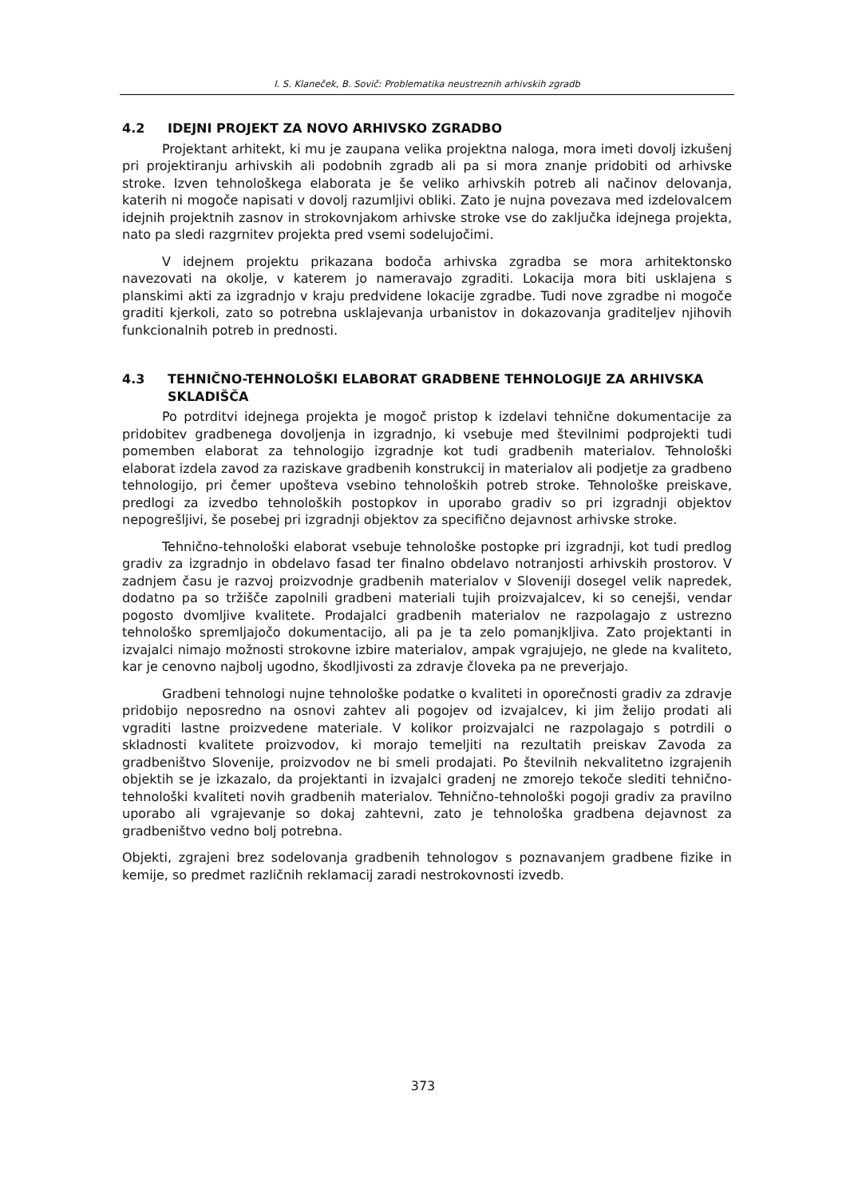I. S. Klaneček, B. Sovič: Problematika neustreznih arhivskih zgradb
4.2 IDEJNI PROJEKT ZA NOVO ARHIVSKO ZGRADBO
Projektant arhitekt, ki mu je zaupana velika projektna naloga, mora imeti dovolj izkušenj pri projektiranju arhivskih ali podobnih zgradb ali pa si mora znanje pridobiti od arhivske stroke. Izven tehnološkega elaborata je še veliko arhivskih potreb ali načinov delovanja, katerih ni mogoče napisati v dovolj razumljivi obliki. Zato je nujna povezava med izdelovalcem idejnih projektnih zasnov in strokovnjakom arhivske stroke vse do zaključka idejnega projekta, nato pa sledi razgrnitev projekta pred vsemi sodelujočimi.
V idejnem projektu prikazana bodoča arhivska zgradba se mora arhitektonsko navezovati na okolje, v katerem jo nameravajo zgraditi. Lokacija mora biti usklajena s planskimi akti za izgradnjo v kraju predvidene lokacije zgradbe. Tudi nove zgradbe ni mogoče graditi kjerkoli, zato so potrebna usklajevanja urbanistov in dokazovanja graditeljev njihovih funkcionalnih potreb in prednosti.
4.3 TEHNIČNO-TEHNOLOŠKI ELABORAT GRADBENE TEHNOLOGIJE ZA ARHIVSKA SKLADIŠČA
Po potrditvi idejnega projekta je mogoč pristop k izdelavi tehnične dokumentacije za pridobitev gradbenega dovoljenja in izgradnjo, ki vsebuje med številnimi podprojekti tudi pomemben elaborat za tehnologijo izgradnje kot tudi gradbenih materialov. Tehnološki elaborat izdela zavod za raziskave gradbenih konstrukcij in materialov ali podjetje za gradbeno tehnologijo, pri čemer upošteva vsebino tehnoloških potreb stroke. Tehnološke preiskave, predlogi za izvedbo tehnoloških postopkov in uporabo gradiv so pri izgradnji objektov nepogrešljivi, še posebej pri izgradnji objektov za specifično dejavnost arhivske stroke.
Tehnično-tehnološki elaborat vsebuje tehnološke postopke pri izgradnji, kot tudi predlog gradiv za izgradnjo in obdelavo fasad ter finalno obdelavo notranjosti arhivskih prostorov. V zadnjem času je razvoj proizvodnje gradbenih materialov v Sloveniji dosegel velik napredek, dodatno pa so tržišče zapolnili gradbeni materiali tujih proizvajalcev, ki so cenejši, vendar pogosto dvomljive kvalitete. Prodajalci gradbenih materialov ne razpolagajo z ustrezno tehnološko spremljajočo dokumentacijo, ali pa je ta zelo pomanjkljiva. Zato projektanti in izvajalci nimajo možnosti strokovne izbire materialov, ampak vgrajujejo, ne glede na kvaliteto, kar je cenovno najbolj ugodno, škodljivosti za zdravje človeka pa ne preverjajo.
Gradbeni tehnologi nujne tehnološke podatke o kvaliteti in oporečnosti gradiv za zdravje pridobijo neposredno na osnovi zahtev ali pogojev od izvajalcev, ki jim želijo prodati ali vgraditi lastne proizvedene materiale. V kolikor proizvajalci ne razpolagajo s potrdili o skladnosti kvalitete proizvodov, ki morajo temeljiti na rezultatih preiskav Zavoda za gradbeništvo Slovenije, proizvodov ne bi smeli prodajati. Po številnih nekvalitetno izgrajenih objektih se je izkazalo, da projektanti in izvajalci gradenj ne zmorejo tekoče slediti tehnično-tehnološki kvaliteti novih gradbenih materialov. Tehnično-tehnološki pogoji gradiv za pravilno uporabo ali vgrajevanje so dokaj zahtevni, zato je tehnološka gradbena dejavnost za gradbeništvo vedno bolj potrebna.
Objekti, zgrajeni brez sodelovanja gradbenih tehnologov s poznavanjem gradbene fizike in kemije, so predmet različnih reklamacij zaradi nestrokovnosti izvedb.
373